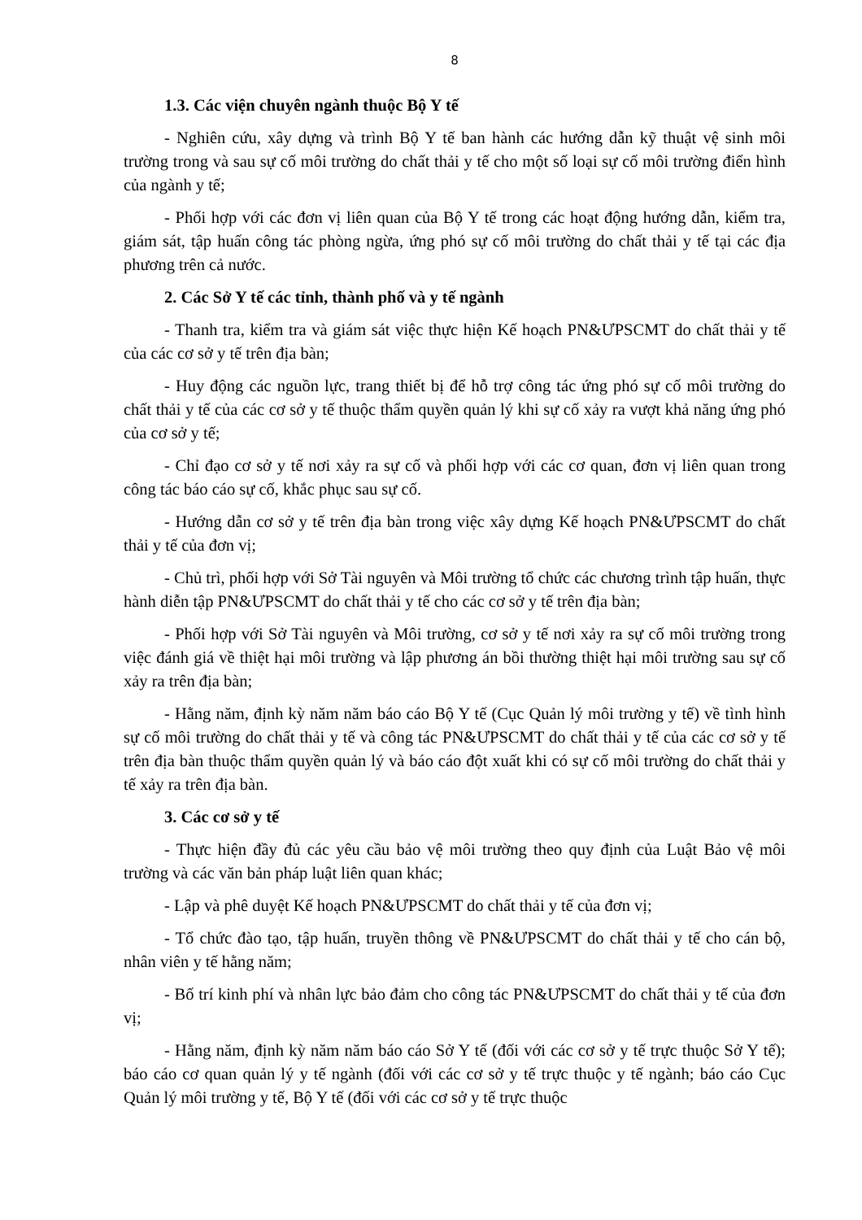8
1.3. Các viện chuyên ngành thuộc Bộ Y tế
- Nghiên cứu, xây dựng và trình Bộ Y tế ban hành các hướng dẫn kỹ thuật vệ sinh môi trường trong và sau sự cố môi trường do chất thải y tế cho một số loại sự cố môi trường điển hình của ngành y tế;
- Phối hợp với các đơn vị liên quan của Bộ Y tế trong các hoạt động hướng dẫn, kiểm tra, giám sát, tập huấn công tác phòng ngừa, ứng phó sự cố môi trường do chất thải y tế tại các địa phương trên cả nước.
2. Các Sở Y tế các tỉnh, thành phố và y tế ngành
- Thanh tra, kiểm tra và giám sát việc thực hiện Kế hoạch PN&ƯPSCMT do chất thải y tế của các cơ sở y tế trên địa bàn;
- Huy động các nguồn lực, trang thiết bị để hỗ trợ công tác ứng phó sự cố môi trường do chất thải y tế của các cơ sở y tế thuộc thẩm quyền quản lý khi sự cố xảy ra vượt khả năng ứng phó của cơ sở y tế;
- Chỉ đạo cơ sở y tế nơi xảy ra sự cố và phối hợp với các cơ quan, đơn vị liên quan trong công tác báo cáo sự cố, khắc phục sau sự cố.
- Hướng dẫn cơ sở y tế trên địa bàn trong việc xây dựng Kế hoạch PN&ƯPSCMT do chất thải y tế của đơn vị;
- Chủ trì, phối hợp với Sở Tài nguyên và Môi trường tổ chức các chương trình tập huấn, thực hành diễn tập PN&ƯPSCMT do chất thải y tế cho các cơ sở y tế trên địa bàn;
- Phối hợp với Sở Tài nguyên và Môi trường, cơ sở y tế nơi xảy ra sự cố môi trường trong việc đánh giá về thiệt hại môi trường và lập phương án bồi thường thiệt hại môi trường sau sự cố xảy ra trên địa bàn;
- Hằng năm, định kỳ năm năm báo cáo Bộ Y tế (Cục Quản lý môi trường y tế) về tình hình sự cố môi trường do chất thải y tế và công tác PN&ƯPSCMT do chất thải y tế của các cơ sở y tế trên địa bàn thuộc thẩm quyền quản lý và báo cáo đột xuất khi có sự cố môi trường do chất thải y tế xảy ra trên địa bàn.
3. Các cơ sở y tế
- Thực hiện đầy đủ các yêu cầu bảo vệ môi trường theo quy định của Luật Bảo vệ môi trường và các văn bản pháp luật liên quan khác;
- Lập và phê duyệt Kế hoạch PN&ƯPSCMT do chất thải y tế của đơn vị;
- Tổ chức đào tạo, tập huấn, truyền thông về PN&ƯPSCMT do chất thải y tế cho cán bộ, nhân viên y tế hằng năm;
- Bố trí kinh phí và nhân lực bảo đảm cho công tác PN&ƯPSCMT do chất thải y tế của đơn vị;
- Hằng năm, định kỳ năm năm báo cáo Sở Y tế (đối với các cơ sở y tế trực thuộc Sở Y tế); báo cáo cơ quan quản lý y tế ngành (đối với các cơ sở y tế trực thuộc y tế ngành; báo cáo Cục Quản lý môi trường y tế, Bộ Y tế (đối với các cơ sở y tế trực thuộc